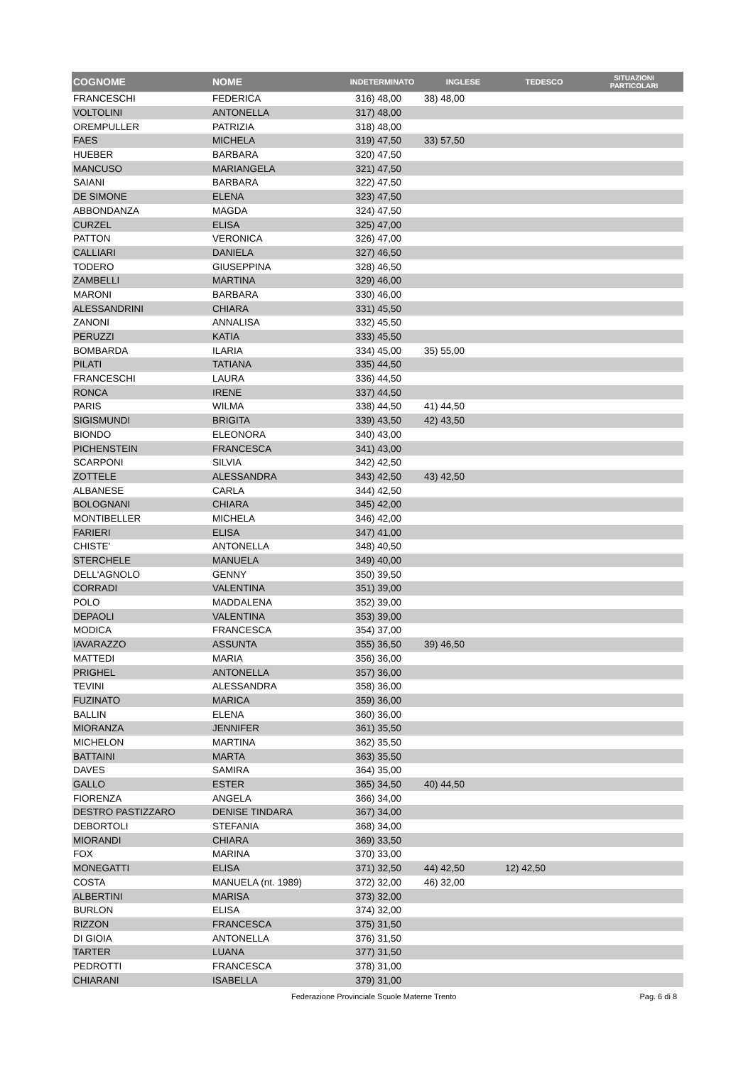| COGNOME | NOME | INDETERMINATO | INGLESE | TEDESCO | SITUAZIONI PARTICOLARI |
| --- | --- | --- | --- | --- | --- |
| FRANCESCHI | FEDERICA | 316) 48,00 | 38) 48,00 | | |
| VOLTOLINI | ANTONELLA | 317) 48,00 | | | |
| OREMPULLER | PATRIZIA | 318) 48,00 | | | |
| FAES | MICHELA | 319) 47,50 | 33) 57,50 | | |
| HUEBER | BARBARA | 320) 47,50 | | | |
| MANCUSO | MARIANGELA | 321) 47,50 | | | |
| SAIANI | BARBARA | 322) 47,50 | | | |
| DE SIMONE | ELENA | 323) 47,50 | | | |
| ABBONDANZA | MAGDA | 324) 47,50 | | | |
| CURZEL | ELISA | 325) 47,00 | | | |
| PATTON | VERONICA | 326) 47,00 | | | |
| CALLIARI | DANIELA | 327) 46,50 | | | |
| TODERO | GIUSEPPINA | 328) 46,50 | | | |
| ZAMBELLI | MARTINA | 329) 46,00 | | | |
| MARONI | BARBARA | 330) 46,00 | | | |
| ALESSANDRINI | CHIARA | 331) 45,50 | | | |
| ZANONI | ANNALISA | 332) 45,50 | | | |
| PERUZZI | KATIA | 333) 45,50 | | | |
| BOMBARDA | ILARIA | 334) 45,00 | 35) 55,00 | | |
| PILATI | TATIANA | 335) 44,50 | | | |
| FRANCESCHI | LAURA | 336) 44,50 | | | |
| RONCA | IRENE | 337) 44,50 | | | |
| PARIS | WILMA | 338) 44,50 | 41) 44,50 | | |
| SIGISMUNDI | BRIGITA | 339) 43,50 | 42) 43,50 | | |
| BIONDO | ELEONORA | 340) 43,00 | | | |
| PICHENSTEIN | FRANCESCA | 341) 43,00 | | | |
| SCARPONI | SILVIA | 342) 42,50 | | | |
| ZOTTELE | ALESSANDRA | 343) 42,50 | 43) 42,50 | | |
| ALBANESE | CARLA | 344) 42,50 | | | |
| BOLOGNANI | CHIARA | 345) 42,00 | | | |
| MONTIBELLER | MICHELA | 346) 42,00 | | | |
| FARIERI | ELISA | 347) 41,00 | | | |
| CHISTE' | ANTONELLA | 348) 40,50 | | | |
| STERCHELE | MANUELA | 349) 40,00 | | | |
| DELL'AGNOLO | GENNY | 350) 39,50 | | | |
| CORRADI | VALENTINA | 351) 39,00 | | | |
| POLO | MADDALENA | 352) 39,00 | | | |
| DEPAOLI | VALENTINA | 353) 39,00 | | | |
| MODICA | FRANCESCA | 354) 37,00 | | | |
| IAVARAZZO | ASSUNTA | 355) 36,50 | 39) 46,50 | | |
| MATTEDI | MARIA | 356) 36,00 | | | |
| PRIGHEL | ANTONELLA | 357) 36,00 | | | |
| TEVINI | ALESSANDRA | 358) 36,00 | | | |
| FUZINATO | MARICA | 359) 36,00 | | | |
| BALLIN | ELENA | 360) 36,00 | | | |
| MIORANZA | JENNIFER | 361) 35,50 | | | |
| MICHELON | MARTINA | 362) 35,50 | | | |
| BATTAINI | MARTA | 363) 35,50 | | | |
| DAVES | SAMIRA | 364) 35,00 | | | |
| GALLO | ESTER | 365) 34,50 | 40) 44,50 | | |
| FIORENZA | ANGELA | 366) 34,00 | | | |
| DESTRO PASTIZZARO | DENISE TINDARA | 367) 34,00 | | | |
| DEBORTOLI | STEFANIA | 368) 34,00 | | | |
| MIORANDI | CHIARA | 369) 33,50 | | | |
| FOX | MARINA | 370) 33,00 | | | |
| MONEGATTI | ELISA | 371) 32,50 | 44) 42,50 | 12) 42,50 | |
| COSTA | MANUELA (nt. 1989) | 372) 32,00 | 46) 32,00 | | |
| ALBERTINI | MARISA | 373) 32,00 | | | |
| BURLON | ELISA | 374) 32,00 | | | |
| RIZZON | FRANCESCA | 375) 31,50 | | | |
| DI GIOIA | ANTONELLA | 376) 31,50 | | | |
| TARTER | LUANA | 377) 31,50 | | | |
| PEDROTTI | FRANCESCA | 378) 31,00 | | | |
| CHIARANI | ISABELLA | 379) 31,00 | | | |
Federazione Provinciale Scuole Materne Trento Pag. 6 di 8